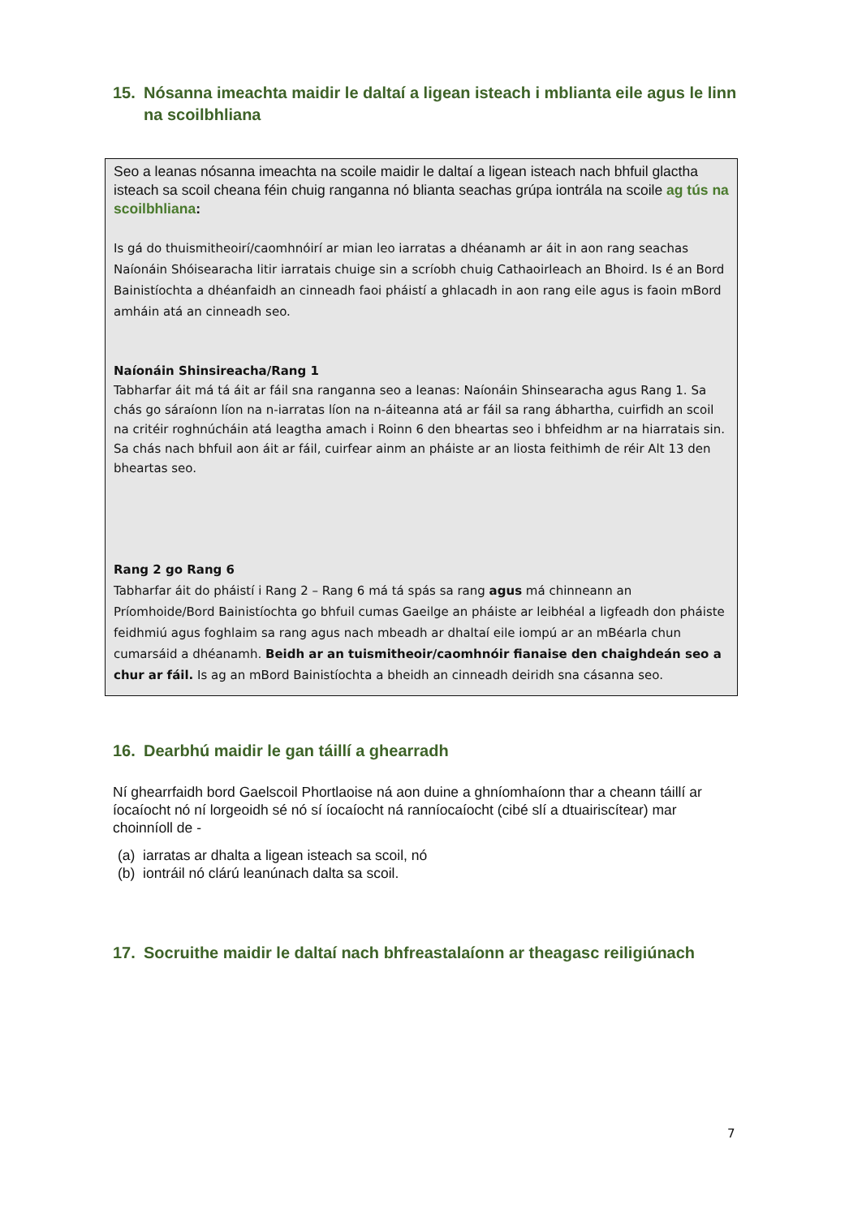15. Nósanna imeachta maidir le daltaí a ligean isteach i mblianta eile agus le linn na scoilbhliana
Seo a leanas nósanna imeachta na scoile maidir le daltaí a ligean isteach nach bhfuil glactha isteach sa scoil cheana féin chuig ranganna nó blianta seachas grúpa iontrála na scoile ag tús na scoilbhliana:
Is gá do thuismitheoirí/caomhnóirí ar mian leo iarratas a dhéanamh ar áit in aon rang seachas Naíonáin Shóisearacha litir iarratais chuige sin a scríobh chuig Cathaoirleach an Bhoird. Is é an Bord Bainistíochta a dhéanfaidh an cinneadh faoi pháistí a ghlacadh in aon rang eile agus is faoin mBord amháin atá an cinneadh seo.
Naíonáin Shinsireacha/Rang 1
Tabharfar áit má tá áit ar fáil sna ranganna seo a leanas: Naíonáin Shinsearacha agus Rang 1. Sa chás go sáraíonn líon na n-iarratas líon na n-áiteanna atá ar fáil sa rang ábhartha, cuirfidh an scoil na critéir roghnúcháin atá leagtha amach i Roinn 6 den bheartas seo i bhfeidhm ar na hiarratais sin. Sa chás nach bhfuil aon áit ar fáil, cuirfear ainm an pháiste ar an liosta feithimh de réir Alt 13 den bheartas seo.
Rang 2 go Rang 6
Tabharfar áit do pháistí i Rang 2 – Rang 6 má tá spás sa rang agus má chinneann an Príomhoide/Bord Bainistíochta go bhfuil cumas Gaeilge an pháiste ar leibhéal a ligfeadh don pháiste feidhmiú agus foghlaim sa rang agus nach mbeadh ar dhaltaí eile iompú ar an mBéarla chun cumarsáid a dhéanamh. Beidh ar an tuismitheoir/caomhnóir fianaise den chaighdeán seo a chur ar fáil. Is ag an mBord Bainistíochta a bheidh an cinneadh deiridh sna cásanna seo.
16. Dearbhú maidir le gan táillí a ghearradh
Ní ghearrfaidh bord Gaelscoil Phortlaoise ná aon duine a ghníomhaíonn thar a cheann táillí ar íocaíocht nó ní lorgeoidh sé nó sí íocaíocht ná ranníocaíocht (cibé slí a dtuairiscítear) mar choinníoll de -
(a) iarratas ar dhalta a ligean isteach sa scoil, nó
(b) iontráil nó clárú leanúnach dalta sa scoil.
17. Socruithe maidir le daltaí nach bhfreastalaíonn ar theagasc reiligiúnach
7